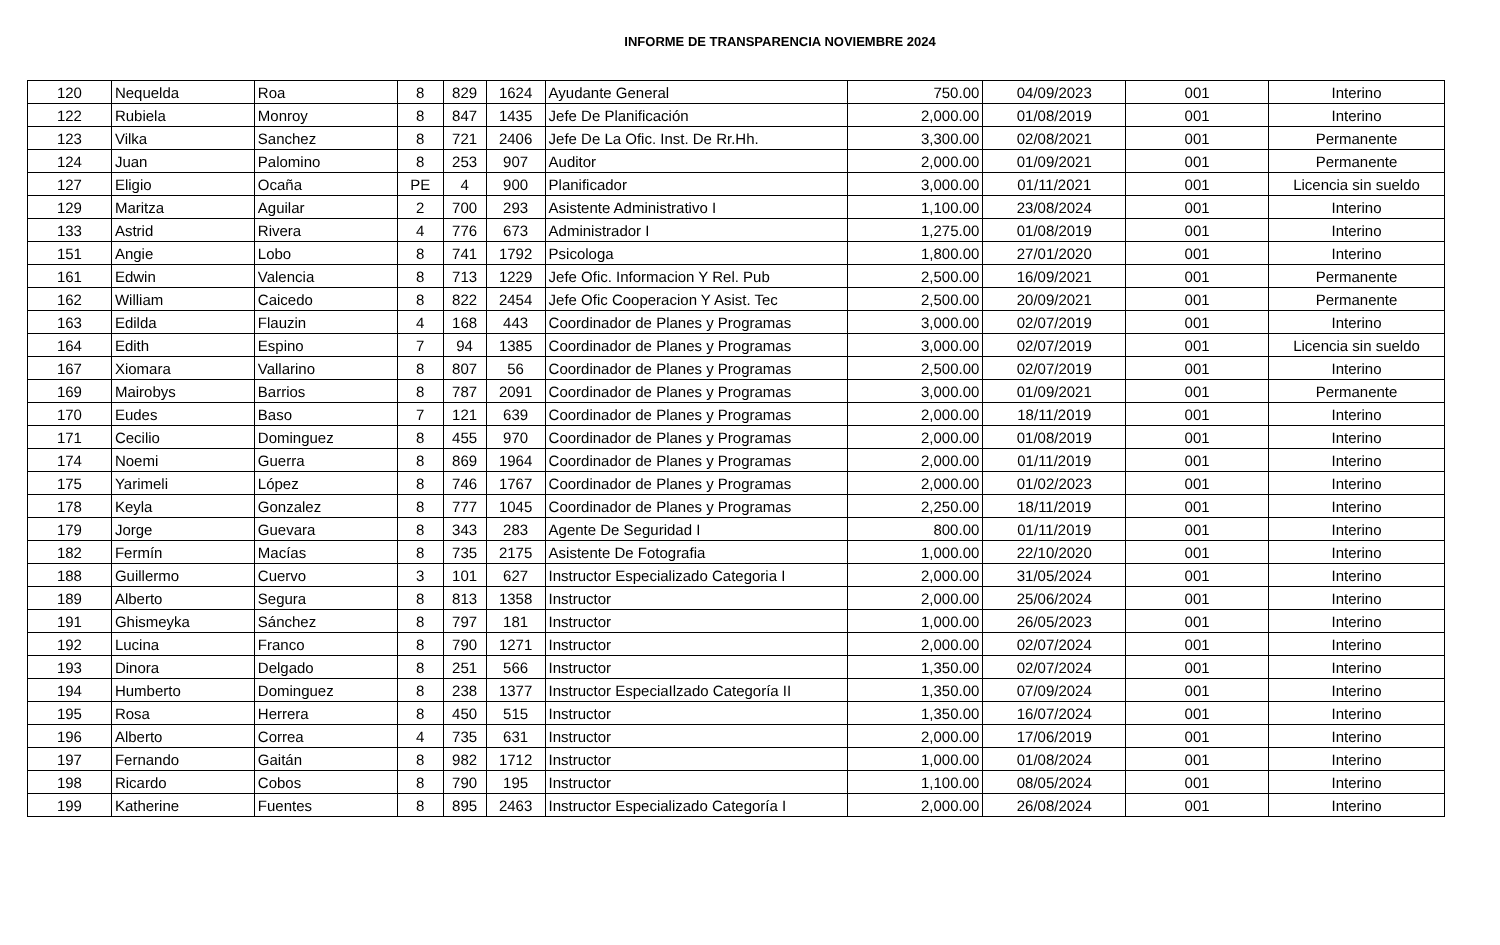INFORME DE TRANSPARENCIA NOVIEMBRE 2024
| 120 | Nequelda | Roa | 8 | 829 | 1624 | Ayudante General | 750.00 | 04/09/2023 | 001 | Interino |
| 122 | Rubiela | Monroy | 8 | 847 | 1435 | Jefe De Planificación | 2,000.00 | 01/08/2019 | 001 | Interino |
| 123 | Vilka | Sanchez | 8 | 721 | 2406 | Jefe De La Ofic. Inst. De Rr.Hh. | 3,300.00 | 02/08/2021 | 001 | Permanente |
| 124 | Juan | Palomino | 8 | 253 | 907 | Auditor | 2,000.00 | 01/09/2021 | 001 | Permanente |
| 127 | Eligio | Ocaña | PE | 4 | 900 | Planificador | 3,000.00 | 01/11/2021 | 001 | Licencia sin sueldo |
| 129 | Maritza | Aguilar | 2 | 700 | 293 | Asistente Administrativo I | 1,100.00 | 23/08/2024 | 001 | Interino |
| 133 | Astrid | Rivera | 4 | 776 | 673 | Administrador I | 1,275.00 | 01/08/2019 | 001 | Interino |
| 151 | Angie | Lobo | 8 | 741 | 1792 | Psicologa | 1,800.00 | 27/01/2020 | 001 | Interino |
| 161 | Edwin | Valencia | 8 | 713 | 1229 | Jefe Ofic. Informacion Y Rel. Pub | 2,500.00 | 16/09/2021 | 001 | Permanente |
| 162 | William | Caicedo | 8 | 822 | 2454 | Jefe Ofic Cooperacion Y Asist. Tec | 2,500.00 | 20/09/2021 | 001 | Permanente |
| 163 | Edilda | Flauzin | 4 | 168 | 443 | Coordinador de Planes y Programas | 3,000.00 | 02/07/2019 | 001 | Interino |
| 164 | Edith | Espino | 7 | 94 | 1385 | Coordinador de Planes y Programas | 3,000.00 | 02/07/2019 | 001 | Licencia sin sueldo |
| 167 | Xiomara | Vallarino | 8 | 807 | 56 | Coordinador de Planes y Programas | 2,500.00 | 02/07/2019 | 001 | Interino |
| 169 | Mairobys | Barrios | 8 | 787 | 2091 | Coordinador de Planes y Programas | 3,000.00 | 01/09/2021 | 001 | Permanente |
| 170 | Eudes | Baso | 7 | 121 | 639 | Coordinador de Planes y Programas | 2,000.00 | 18/11/2019 | 001 | Interino |
| 171 | Cecilio | Dominguez | 8 | 455 | 970 | Coordinador de Planes y Programas | 2,000.00 | 01/08/2019 | 001 | Interino |
| 174 | Noemi | Guerra | 8 | 869 | 1964 | Coordinador de Planes y Programas | 2,000.00 | 01/11/2019 | 001 | Interino |
| 175 | Yarimeli | López | 8 | 746 | 1767 | Coordinador de Planes y Programas | 2,000.00 | 01/02/2023 | 001 | Interino |
| 178 | Keyla | Gonzalez | 8 | 777 | 1045 | Coordinador de Planes y Programas | 2,250.00 | 18/11/2019 | 001 | Interino |
| 179 | Jorge | Guevara | 8 | 343 | 283 | Agente De Seguridad I | 800.00 | 01/11/2019 | 001 | Interino |
| 182 | Fermín | Macías | 8 | 735 | 2175 | Asistente De Fotografia | 1,000.00 | 22/10/2020 | 001 | Interino |
| 188 | Guillermo | Cuervo | 3 | 101 | 627 | Instructor Especializado Categoria I | 2,000.00 | 31/05/2024 | 001 | Interino |
| 189 | Alberto | Segura | 8 | 813 | 1358 | Instructor | 2,000.00 | 25/06/2024 | 001 | Interino |
| 191 | Ghismeyka | Sánchez | 8 | 797 | 181 | Instructor | 1,000.00 | 26/05/2023 | 001 | Interino |
| 192 | Lucina | Franco | 8 | 790 | 1271 | Instructor | 2,000.00 | 02/07/2024 | 001 | Interino |
| 193 | Dinora | Delgado | 8 | 251 | 566 | Instructor | 1,350.00 | 02/07/2024 | 001 | Interino |
| 194 | Humberto | Dominguez | 8 | 238 | 1377 | Instructor EspeciaIlzado Categoría II | 1,350.00 | 07/09/2024 | 001 | Interino |
| 195 | Rosa | Herrera | 8 | 450 | 515 | Instructor | 1,350.00 | 16/07/2024 | 001 | Interino |
| 196 | Alberto | Correa | 4 | 735 | 631 | Instructor | 2,000.00 | 17/06/2019 | 001 | Interino |
| 197 | Fernando | Gaitán | 8 | 982 | 1712 | Instructor | 1,000.00 | 01/08/2024 | 001 | Interino |
| 198 | Ricardo | Cobos | 8 | 790 | 195 | Instructor | 1,100.00 | 08/05/2024 | 001 | Interino |
| 199 | Katherine | Fuentes | 8 | 895 | 2463 | Instructor Especializado Categoría I | 2,000.00 | 26/08/2024 | 001 | Interino |